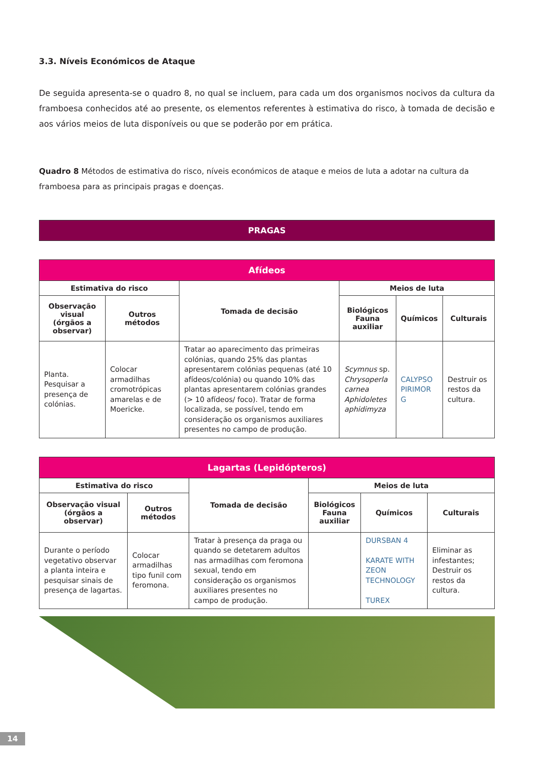3.3. Níveis Económicos de Ataque
De seguida apresenta-se o quadro 8, no qual se incluem, para cada um dos organismos nocivos da cultura da framboesa conhecidos até ao presente, os elementos referentes à estimativa do risco, à tomada de decisão e aos vários meios de luta disponíveis ou que se poderão por em prática.
Quadro 8 Métodos de estimativa do risco, níveis económicos de ataque e meios de luta a adotar na cultura da framboesa para as principais pragas e doenças.
PRAGAS
| Afídeos | | | | | |
| --- | --- | --- | --- | --- | --- |
| Estimativa do risco | | Tomada de decisão | Meios de luta | | |
| Observação visual (órgãos a observar) | Outros métodos | | Biológicos Fauna auxiliar | Químicos | Culturais |
| Planta. Pesquisar a presença de colónias. | Colocar armadilhas cromotrópicas amarelas e de Moericke. | Tratar ao aparecimento das primeiras colónias, quando 25% das plantas apresentarem colónias pequenas (até 10 afídeos/colónia) ou quando 10% das plantas apresentarem colónias grandes (> 10 afídeos/ foco). Tratar de forma localizada, se possível, tendo em consideração os organismos auxiliares presentes no campo de produção. | Scymnus sp. Chrysoperla carnea Aphidoletes aphidimyza | CALYPSO PIRIMOR G | Destruir os restos da cultura. |
| Lagartas (Lepidópteros) | | | | | |
| --- | --- | --- | --- | --- | --- |
| Estimativa do risco | | Tomada de decisão | Meios de luta | | |
| Observação visual (órgãos a observar) | Outros métodos | | Biológicos Fauna auxiliar | Químicos | Culturais |
| Durante o período vegetativo observar a planta inteira e pesquisar sinais de presença de lagartas. | Colocar armadilhas tipo funil com feromona. | Tratar à presença da praga ou quando se detetarem adultos nas armadilhas com feromona sexual, tendo em consideração os organismos auxiliares presentes no campo de produção. | | DURSBAN 4 KARATE WITH ZEON TECHNOLOGY TUREX | Eliminar as infestantes; Destruir os restos da cultura. |
14